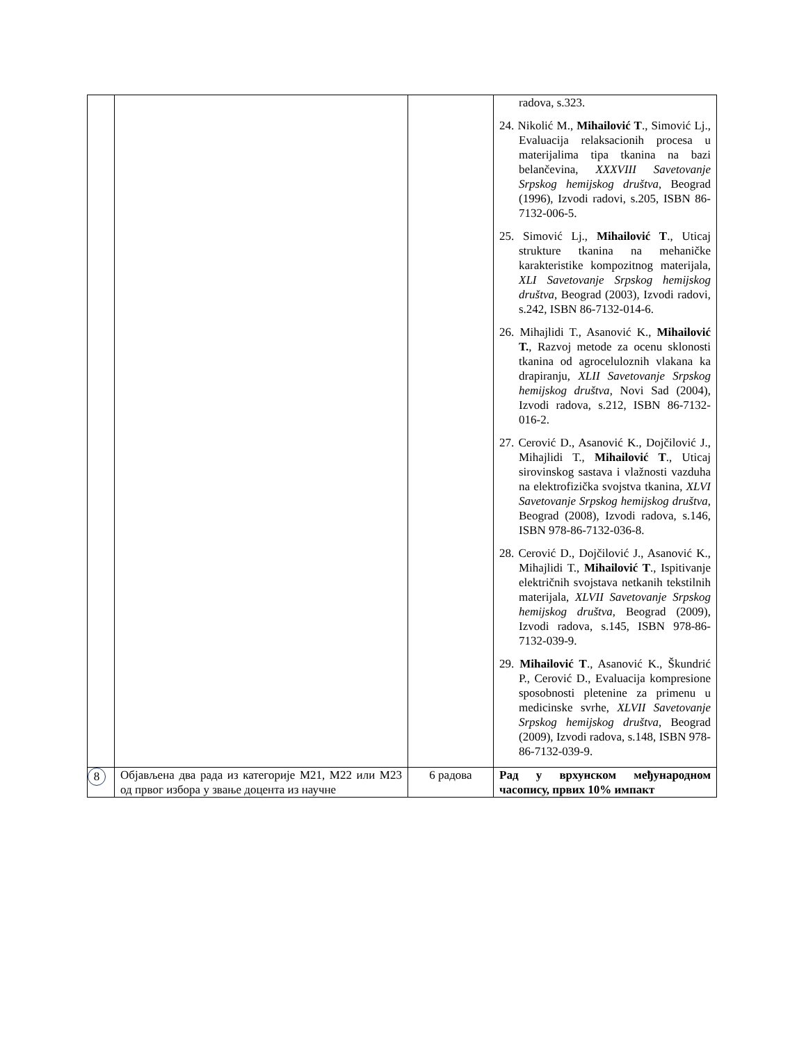| | | | radova, s.323. 24. Nikolić M., Mihailović T ., Simović Lj., Evaluacija relaksacionih procesa u materijalima tipa tkanina na bazi belančevina, XXXVIII Savetovanje Srpskog hemijskog društva , Beograd (1996), Izvodi radovi, s.205, ISBN 86-7132-006-5. 25. Simović Lj., Mihailović T ., Uticaj strukture tkanina na mehaničke karakteristike kompozitnog materijala, XLI Savetovanje Srpskog hemijskog društva , Beograd (2003), Izvodi radovi, s.242, ISBN 86-7132-014-6. 26. Mihajlidi T., Asanović K., Mihailović T. , Razvoj metode za ocenu sklonosti tkanina od agroceluloznih vlakana ka drapiranju, XLII Savetovanje Srpskog hemijskog društva , Novi Sad (2004), Izvodi radova, s.212, ISBN 86-7132-016-2. 27. Cerović D., Asanović K., Dojčilović J., Mihajlidi T., Mihailović T ., Uticaj sirovinskog sastava i vlažnosti vazduha na elektrofizička svojstva tkanina, XLVI Savetovanje Srpskog hemijskog društva , Beograd (2008), Izvodi radova, s.146, ISBN 978-86-7132-036-8. 28. Cerović D., Dojčilović J., Asanović K., Mihajlidi T., Mihailović T ., Ispitivanje električnih svojstava netkanih tekstilnih materijala, XLVII Savetovanje Srpskog hemijskog društva , Beograd (2009), Izvodi radova, s.145, ISBN 978-86-7132-039-9. 29. Mihailović T ., Asanović K., Škundrić P., Cerović D., Evaluacija kompresione sposobnosti pletenine za primenu u medicinske svrhe, XLVII Savetovanje Srpskog hemijskog društva , Beograd (2009), Izvodi radova, s.148, ISBN 978-86-7132-039-9. |
| 8 | Објављена два рада из категорије М21, М22 или М23 од првог избора у звање доцента из научне | 6 радова | Рад у врхунском међународном часопису, првих 10% импакт |